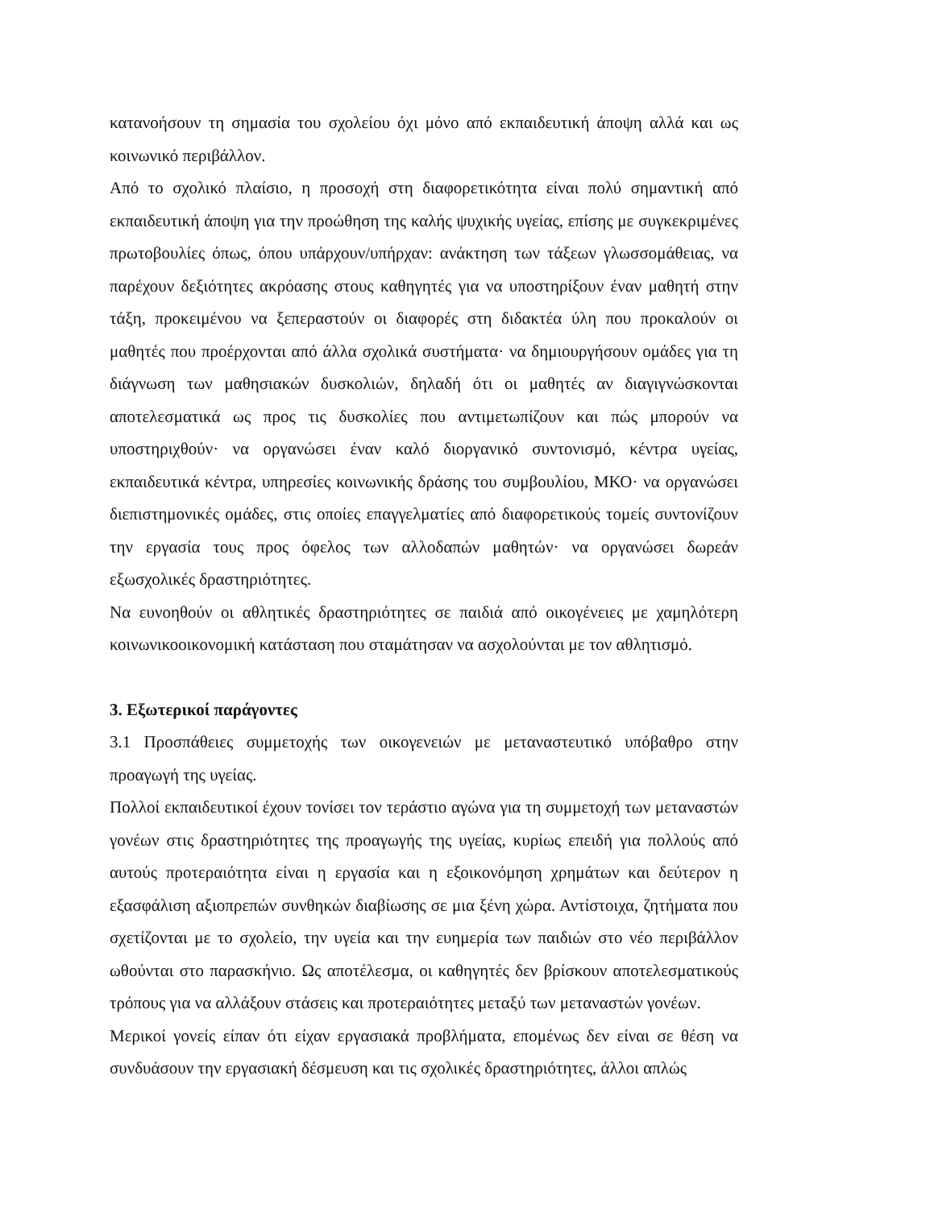κατανοήσουν τη σημασία του σχολείου όχι μόνο από εκπαιδευτική άποψη αλλά και ως κοινωνικό περιβάλλον.
Από το σχολικό πλαίσιο, η προσοχή στη διαφορετικότητα είναι πολύ σημαντική από εκπαιδευτική άποψη για την προώθηση της καλής ψυχικής υγείας, επίσης με συγκεκριμένες πρωτοβουλίες όπως, όπου υπάρχουν/υπήρχαν: ανάκτηση των τάξεων γλωσσομάθειας, να παρέχουν δεξιότητες ακρόασης στους καθηγητές για να υποστηρίξουν έναν μαθητή στην τάξη, προκειμένου να ξεπεραστούν οι διαφορές στη διδακτέα ύλη που προκαλούν οι μαθητές που προέρχονται από άλλα σχολικά συστήματα· να δημιουργήσουν ομάδες για τη διάγνωση των μαθησιακών δυσκολιών, δηλαδή ότι οι μαθητές αν διαγιγνώσκονται αποτελεσματικά ως προς τις δυσκολίες που αντιμετωπίζουν και πώς μπορούν να υποστηριχθούν· να οργανώσει έναν καλό διοργανικό συντονισμό, κέντρα υγείας, εκπαιδευτικά κέντρα, υπηρεσίες κοινωνικής δράσης του συμβουλίου, ΜΚΟ· να οργανώσει διεπιστημονικές ομάδες, στις οποίες επαγγελματίες από διαφορετικούς τομείς συντονίζουν την εργασία τους προς όφελος των αλλοδαπών μαθητών· να οργανώσει δωρεάν εξωσχολικές δραστηριότητες.
Να ευνοηθούν οι αθλητικές δραστηριότητες σε παιδιά από οικογένειες με χαμηλότερη κοινωνικοοικονομική κατάσταση που σταμάτησαν να ασχολούνται με τον αθλητισμό.
3. Εξωτερικοί παράγοντες
3.1 Προσπάθειες συμμετοχής των οικογενειών με μεταναστευτικό υπόβαθρο στην προαγωγή της υγείας.
Πολλοί εκπαιδευτικοί έχουν τονίσει τον τεράστιο αγώνα για τη συμμετοχή των μεταναστών γονέων στις δραστηριότητες της προαγωγής της υγείας, κυρίως επειδή για πολλούς από αυτούς προτεραιότητα είναι η εργασία και η εξοικονόμηση χρημάτων και δεύτερον η εξασφάλιση αξιοπρεπών συνθηκών διαβίωσης σε μια ξένη χώρα. Αντίστοιχα, ζητήματα που σχετίζονται με το σχολείο, την υγεία και την ευημερία των παιδιών στο νέο περιβάλλον ωθούνται στο παρασκήνιο. Ως αποτέλεσμα, οι καθηγητές δεν βρίσκουν αποτελεσματικούς τρόπους για να αλλάξουν στάσεις και προτεραιότητες μεταξύ των μεταναστών γονέων.
Μερικοί γονείς είπαν ότι είχαν εργασιακά προβλήματα, επομένως δεν είναι σε θέση να συνδυάσουν την εργασιακή δέσμευση και τις σχολικές δραστηριότητες, άλλοι απλώς